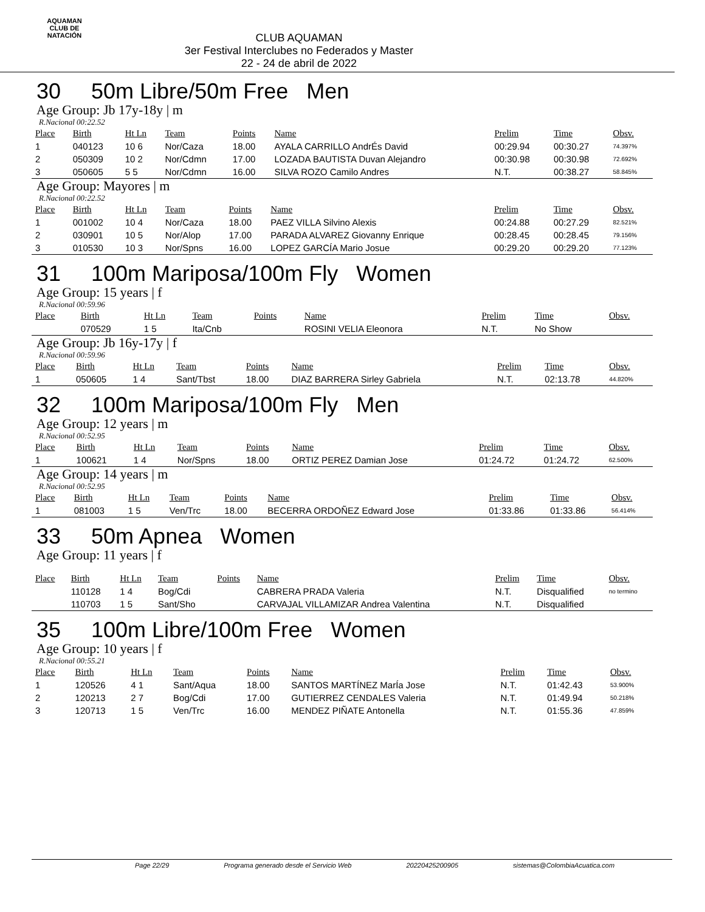AQUAMAN
CLUB DE NATACIÓN
CLUB AQUAMAN
3er Festival Interclubes no Federados y Master
22 - 24 de abril de 2022
30 50m Libre/50m Free Men
Age Group: Jb 17y-18y | m
R.Nacional 00:22.52
| Place | Birth | Ht Ln | Team | Points | Name | Prelim | Time | Obsv. |
| --- | --- | --- | --- | --- | --- | --- | --- | --- |
| 1 | 040123 | 10 6 | Nor/Caza | 18.00 | AYALA CARRILLO AndrÉs David | 00:29.94 | 00:30.27 | 74.397% |
| 2 | 050309 | 10 2 | Nor/Cdmn | 17.00 | LOZADA BAUTISTA Duvan Alejandro | 00:30.98 | 00:30.98 | 72.692% |
| 3 | 050605 | 5 5 | Nor/Cdmn | 16.00 | SILVA ROZO Camilo Andres | N.T. | 00:38.27 | 58.845% |
Age Group: Mayores | m
R.Nacional 00:22.52
| Place | Birth | Ht Ln | Team | Points | Name | Prelim | Time | Obsv. |
| --- | --- | --- | --- | --- | --- | --- | --- | --- |
| 1 | 001002 | 10 4 | Nor/Caza | 18.00 | PAEZ VILLA Silvino Alexis | 00:24.88 | 00:27.29 | 82.521% |
| 2 | 030901 | 10 5 | Nor/Alop | 17.00 | PARADA ALVAREZ Giovanny Enrique | 00:28.45 | 00:28.45 | 79.156% |
| 3 | 010530 | 10 3 | Nor/Spns | 16.00 | LOPEZ GARCÍA Mario Josue | 00:29.20 | 00:29.20 | 77.123% |
31 100m Mariposa/100m Fly Women
Age Group: 15 years | f
R.Nacional 00:59.96
| Place | Birth | Ht Ln | Team | Points | Name | Prelim | Time | Obsv. |
| --- | --- | --- | --- | --- | --- | --- | --- | --- |
| | 070529 | 1 5 | Ita/Cnb | | ROSINI VELIA Eleonora | N.T. | No Show | |
Age Group: Jb 16y-17y | f
R.Nacional 00:59.96
| Place | Birth | Ht Ln | Team | Points | Name | Prelim | Time | Obsv. |
| --- | --- | --- | --- | --- | --- | --- | --- | --- |
| 1 | 050605 | 1 4 | Sant/Tbst | 18.00 | DIAZ BARRERA Sirley Gabriela | N.T. | 02:13.78 | 44.820% |
32 100m Mariposa/100m Fly Men
Age Group: 12 years | m
R.Nacional 00:52.95
| Place | Birth | Ht Ln | Team | Points | Name | Prelim | Time | Obsv. |
| --- | --- | --- | --- | --- | --- | --- | --- | --- |
| 1 | 100621 | 1 4 | Nor/Spns | 18.00 | ORTIZ PEREZ Damian Jose | 01:24.72 | 01:24.72 | 62.500% |
Age Group: 14 years | m
R.Nacional 00:52.95
| Place | Birth | Ht Ln | Team | Points | Name | Prelim | Time | Obsv. |
| --- | --- | --- | --- | --- | --- | --- | --- | --- |
| 1 | 081003 | 1 5 | Ven/Trc | 18.00 | BECERRA ORDOÑEZ Edward Jose | 01:33.86 | 01:33.86 | 56.414% |
33 50m Apnea Women
Age Group: 11 years | f
| Place | Birth | Ht Ln | Team | Points | Name | Prelim | Time | Obsv. |
| --- | --- | --- | --- | --- | --- | --- | --- | --- |
| | 110128 | 1 4 | Bog/Cdi | | CABRERA PRADA Valeria | N.T. | Disqualified | no termino |
| | 110703 | 1 5 | Sant/Sho | | CARVAJAL VILLAMIZAR Andrea Valentina | N.T. | Disqualified | |
35 100m Libre/100m Free Women
Age Group: 10 years | f
R.Nacional 00:55.21
| Place | Birth | Ht Ln | Team | Points | Name | Prelim | Time | Obsv. |
| --- | --- | --- | --- | --- | --- | --- | --- | --- |
| 1 | 120526 | 4 1 | Sant/Aqua | 18.00 | SANTOS MARTÍNEZ MarÍa Jose | N.T. | 01:42.43 | 53.900% |
| 2 | 120213 | 2 7 | Bog/Cdi | 17.00 | GUTIERREZ CENDALES Valeria | N.T. | 01:49.94 | 50.218% |
| 3 | 120713 | 1 5 | Ven/Trc | 16.00 | MENDEZ PIÑATE Antonella | N.T. | 01:55.36 | 47.859% |
Page 22/29 Programa generado desde el Servicio Web 20220425200905 sistemas@ColombiaAcuatica.com